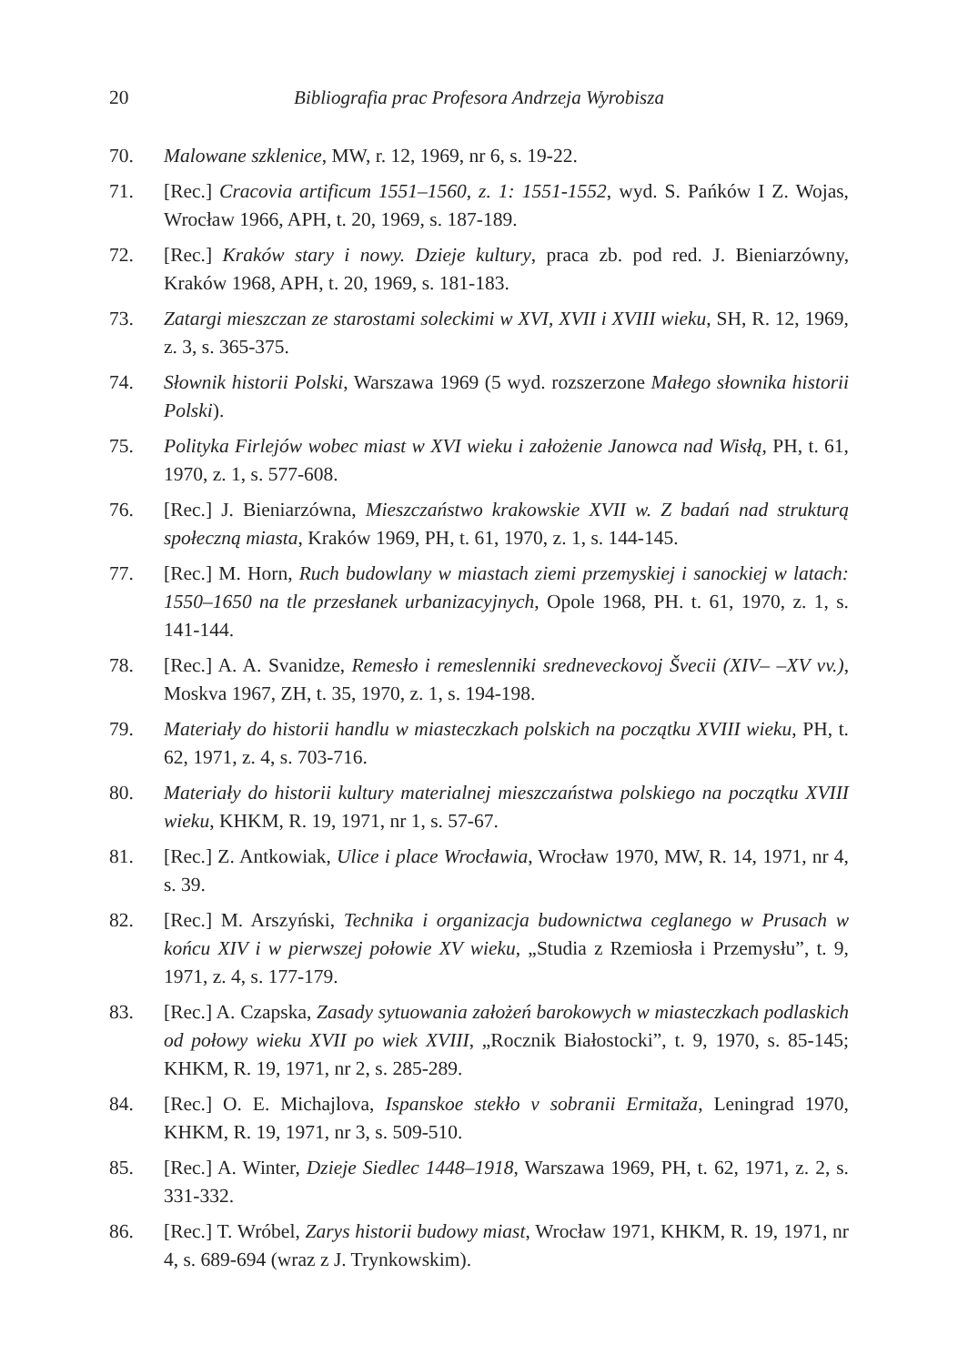20 Bibliografia prac Profesora Andrzeja Wyrobisza
70. Malowane szklenice, MW, r. 12, 1969, nr 6, s. 19-22.
71. [Rec.] Cracovia artificum 1551–1560, z. 1: 1551-1552, wyd. S. Pańków I Z. Wojas, Wrocław 1966, APH, t. 20, 1969, s. 187-189.
72. [Rec.] Kraków stary i nowy. Dzieje kultury, praca zb. pod red. J. Bieniarzówny, Kraków 1968, APH, t. 20, 1969, s. 181-183.
73. Zatargi mieszczan ze starostami soleckimi w XVI, XVII i XVIII wieku, SH, R. 12, 1969, z. 3, s. 365-375.
74. Słownik historii Polski, Warszawa 1969 (5 wyd. rozszerzone Małego słownika historii Polski).
75. Polityka Firlejów wobec miast w XVI wieku i założenie Janowca nad Wisłą, PH, t. 61, 1970, z. 1, s. 577-608.
76. [Rec.] J. Bieniarzówna, Mieszczaństwo krakowskie XVII w. Z badań nad strukturą społeczną miasta, Kraków 1969, PH, t. 61, 1970, z. 1, s. 144-145.
77. [Rec.] M. Horn, Ruch budowlany w miastach ziemi przemyskiej i sanockiej w latach: 1550–1650 na tle przesłanek urbanizacyjnych, Opole 1968, PH. t. 61, 1970, z. 1, s. 141-144.
78. [Rec.] A. A. Svanidze, Remesło i remeslenniki sredneveckovoj Švecii (XIV– –XV vv.), Moskva 1967, ZH, t. 35, 1970, z. 1, s. 194-198.
79. Materiały do historii handlu w miasteczkach polskich na początku XVIII wieku, PH, t. 62, 1971, z. 4, s. 703-716.
80. Materiały do historii kultury materialnej mieszczaństwa polskiego na początku XVIII wieku, KHKM, R. 19, 1971, nr 1, s. 57-67.
81. [Rec.] Z. Antkowiak, Ulice i place Wrocławia, Wrocław 1970, MW, R. 14, 1971, nr 4, s. 39.
82. [Rec.] M. Arszyński, Technika i organizacja budownictwa ceglanego w Prusach w końcu XIV i w pierwszej połowie XV wieku, „Studia z Rzemiosła i Przemysłu”, t. 9, 1971, z. 4, s. 177-179.
83. [Rec.] A. Czapska, Zasady sytuowania założeń barokowych w miasteczkach podlaskich od połowy wieku XVII po wiek XVIII, „Rocznik Białostocki”, t. 9, 1970, s. 85-145; KHKM, R. 19, 1971, nr 2, s. 285-289.
84. [Rec.] O. E. Michajlova, Ispanskoe stekło v sobranii Ermitaža, Leningrad 1970, KHKM, R. 19, 1971, nr 3, s. 509-510.
85. [Rec.] A. Winter, Dzieje Siedlec 1448–1918, Warszawa 1969, PH, t. 62, 1971, z. 2, s. 331-332.
86. [Rec.] T. Wróbel, Zarys historii budowy miast, Wrocław 1971, KHKM, R. 19, 1971, nr 4, s. 689-694 (wraz z J. Trynkowskim).